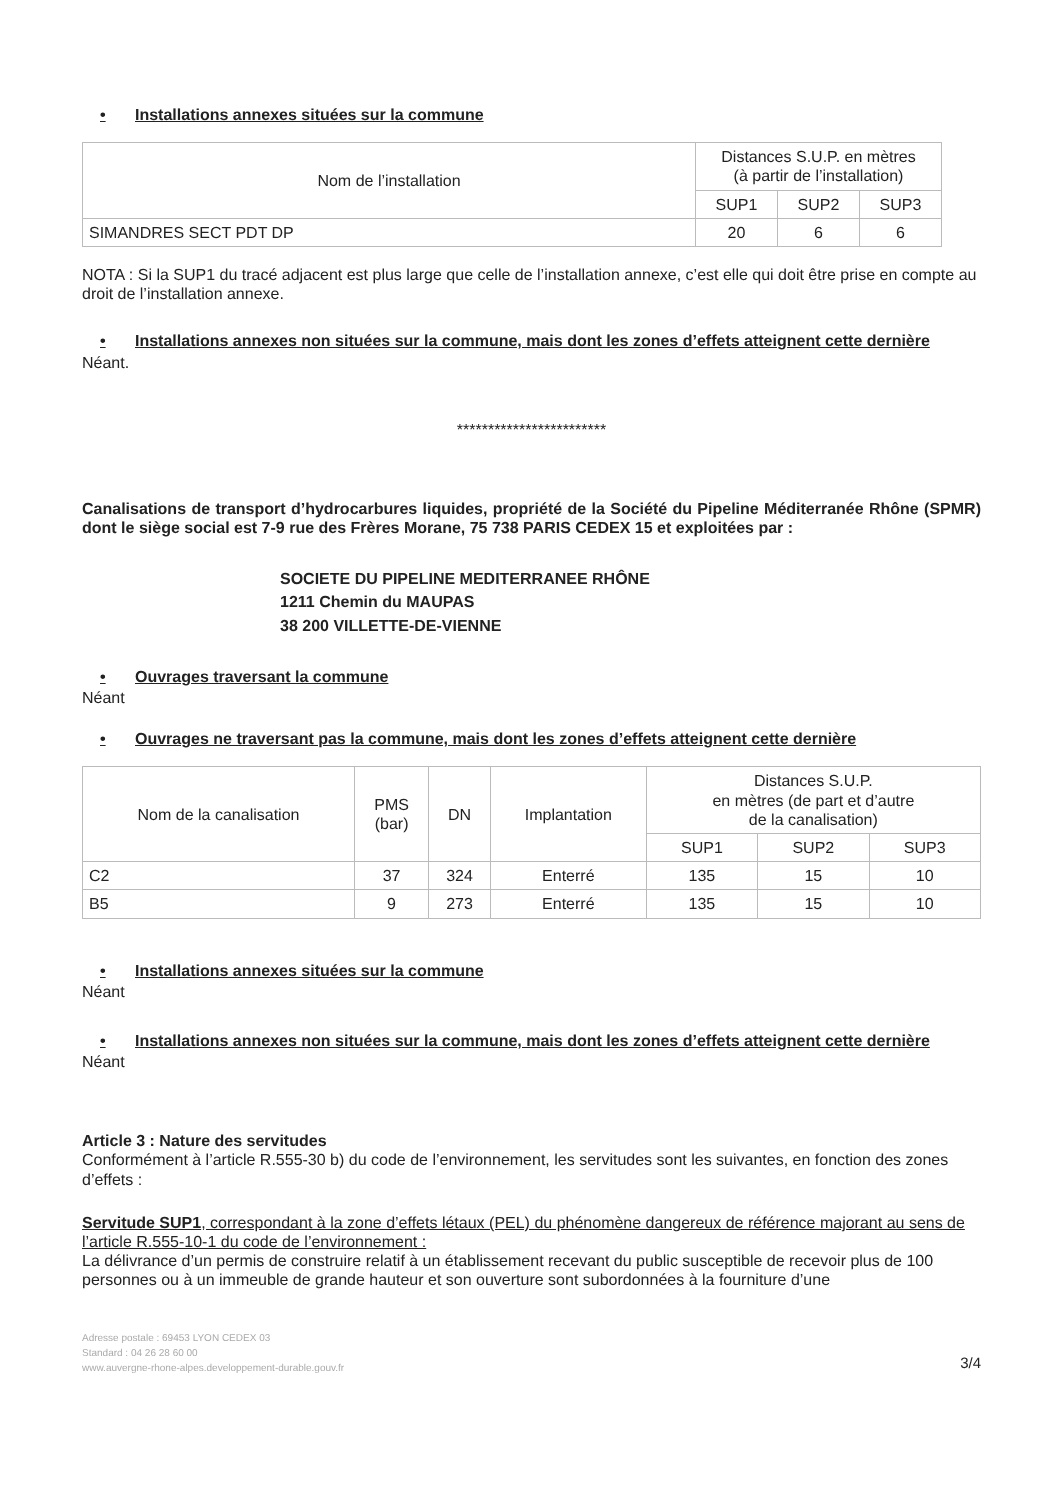• Installations annexes situées sur la commune
| Nom de l’installation | Distances S.U.P. en mètres (à partir de l’installation) | | |
| --- | --- | --- | --- |
| | SUP1 | SUP2 | SUP3 |
| SIMANDRES SECT PDT DP | 20 | 6 | 6 |
NOTA : Si la SUP1 du tracé adjacent est plus large que celle de l’installation annexe, c’est elle qui doit être prise en compte au droit de l’installation annexe.
• Installations annexes non situées sur la commune, mais dont les zones d’effets atteignent cette dernière
Néant.
************************
Canalisations de transport d’hydrocarbures liquides, propriété de la Société du Pipeline Méditerranée Rhône (SPMR) dont le siège social est 7-9 rue des Frères Morane, 75 738 PARIS CEDEX 15 et exploitées par :
SOCIETE DU PIPELINE MEDITERRANEE RHÔNE
1211 Chemin du MAUPAS
38 200 VILLETTE-DE-VIENNE
• Ouvrages traversant la commune
Néant
• Ouvrages ne traversant pas la commune, mais dont les zones d’effets atteignent cette dernière
| Nom de la canalisation | PMS (bar) | DN | Implantation | Distances S.U.P. en mètres (de part et d’autre de la canalisation) | | |
| --- | --- | --- | --- | --- | --- | --- |
| | | | | SUP1 | SUP2 | SUP3 |
| C2 | 37 | 324 | Enterré | 135 | 15 | 10 |
| B5 | 9 | 273 | Enterré | 135 | 15 | 10 |
• Installations annexes situées sur la commune
Néant
• Installations annexes non situées sur la commune, mais dont les zones d’effets atteignent cette dernière
Néant
Article 3 : Nature des servitudes
Conformément à l’article R.555-30 b) du code de l’environnement, les servitudes sont les suivantes, en fonction des zones d’effets :
Servitude SUP1, correspondant à la zone d’effets létaux (PEL) du phénomène dangereux de référence majorant au sens de l’article R.555-10-1 du code de l’environnement :
La délivrance d’un permis de construire relatif à un établissement recevant du public susceptible de recevoir plus de 100 personnes ou à un immeuble de grande hauteur et son ouverture sont subordonnées à la fourniture d’une
Adresse postale : 69453 LYON CEDEX 03
Standard : 04 26 28 60 00
www.auvergne-rhone-alpes.developpement-durable.gouv.fr
3/4